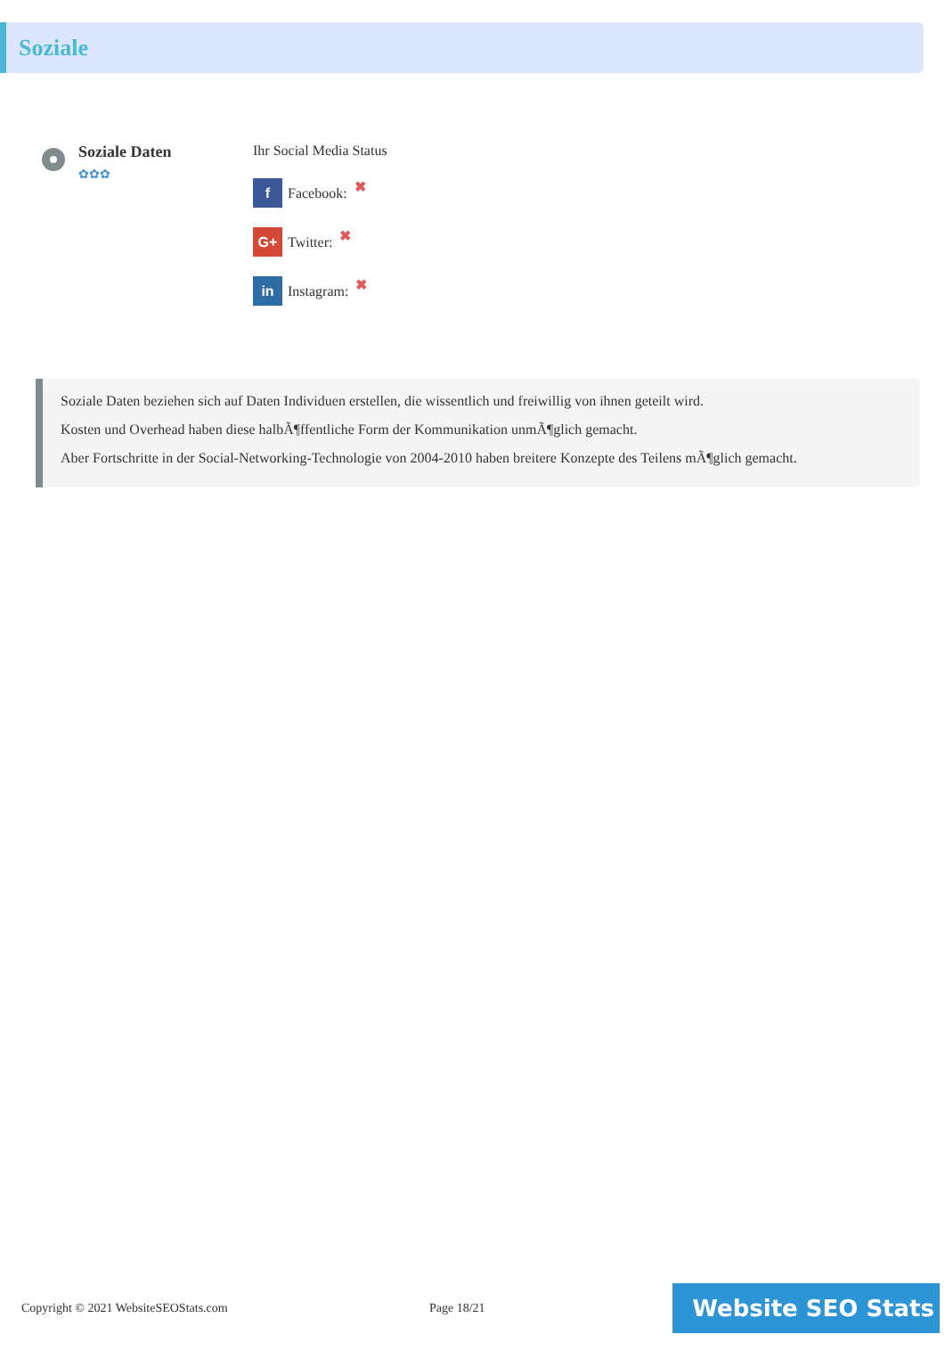Soziale
Soziale Daten
✿✿✿
Ihr Social Media Status
f Facebook: ✖
G+ Twitter: ✖
in Instagram: ✖
Soziale Daten beziehen sich auf Daten Individuen erstellen, die wissentlich und freiwillig von ihnen geteilt wird.
Kosten und Overhead haben diese halbÃ¶ffentliche Form der Kommunikation unmÃ¶glich gemacht.
Aber Fortschritte in der Social-Networking-Technologie von 2004-2010 haben breitere Konzepte des Teilens mÃ¶glich gemacht.
Copyright © 2021 WebsiteSEOStats.com Page 18/21
Website SEO Stats